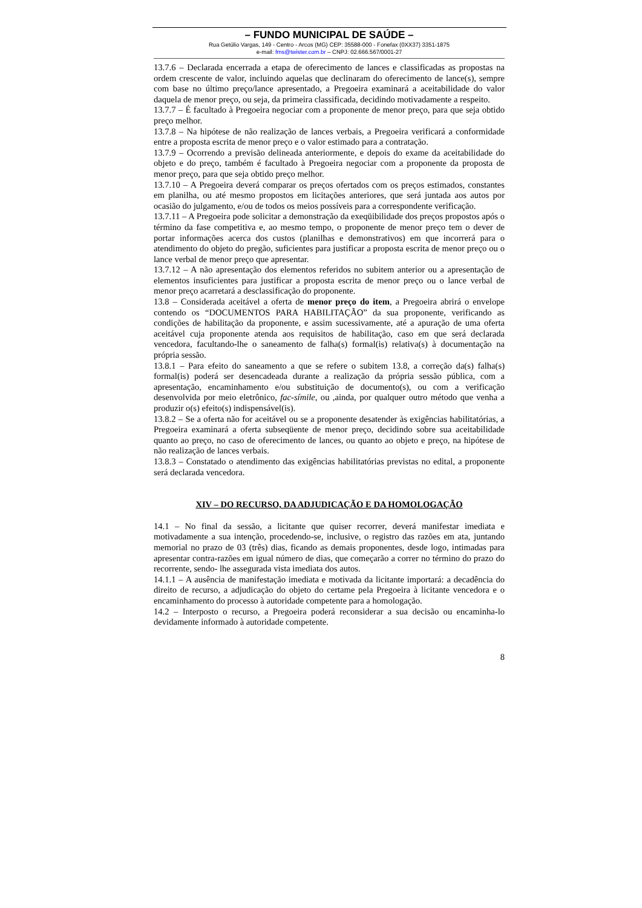– FUNDO MUNICIPAL DE SAÚDE –
Rua Getúlio Vargas, 149 - Centro - Arcos (MG) CEP: 35588-000 - Fonefax (0XX37) 3351-1875
e-mail: fms@twister.com.br – CNPJ: 02.666.567/0001-27
13.7.6 – Declarada encerrada a etapa de oferecimento de lances e classificadas as propostas na ordem crescente de valor, incluindo aquelas que declinaram do oferecimento de lance(s), sempre com base no último preço/lance apresentado, a Pregoeira examinará a aceitabilidade do valor daquela de menor preço, ou seja, da primeira classificada, decidindo motivadamente a respeito.
13.7.7 – É facultado à Pregoeira negociar com a proponente de menor preço, para que seja obtido preço melhor.
13.7.8 – Na hipótese de não realização de lances verbais, a Pregoeira verificará a conformidade entre a proposta escrita de menor preço e o valor estimado para a contratação.
13.7.9 – Ocorrendo a previsão delineada anteriormente, e depois do exame da aceitabilidade do objeto e do preço, também é facultado à Pregoeira negociar com a proponente da proposta de menor preço, para que seja obtido preço melhor.
13.7.10 – A Pregoeira deverá comparar os preços ofertados com os preços estimados, constantes em planilha, ou até mesmo propostos em licitações anteriores, que será juntada aos autos por ocasião do julgamento, e/ou de todos os meios possíveis para a correspondente verificação.
13.7.11 – A Pregoeira pode solicitar a demonstração da exeqüibilidade dos preços propostos após o término da fase competitiva e, ao mesmo tempo, o proponente de menor preço tem o dever de portar informações acerca dos custos (planilhas e demonstrativos) em que incorrerá para o atendimento do objeto do pregão, suficientes para justificar a proposta escrita de menor preço ou o lance verbal de menor preço que apresentar.
13.7.12 – A não apresentação dos elementos referidos no subitem anterior ou a apresentação de elementos insuficientes para justificar a proposta escrita de menor preço ou o lance verbal de menor preço acarretará a desclassificação do proponente.
13.8 – Considerada aceitável a oferta de menor preço do item, a Pregoeira abrirá o envelope contendo os “DOCUMENTOS PARA HABILITAÇÃO” da sua proponente, verificando as condições de habilitação da proponente, e assim sucessivamente, até a apuração de uma oferta aceitável cuja proponente atenda aos requisitos de habilitação, caso em que será declarada vencedora, facultando-lhe o saneamento de falha(s) formal(is) relativa(s) à documentação na própria sessão.
13.8.1 – Para efeito do saneamento a que se refere o subitem 13.8, a correção da(s) falha(s) formal(is) poderá ser desencadeada durante a realização da própria sessão pública, com a apresentação, encaminhamento e/ou substituição de documento(s), ou com a verificação desenvolvida por meio eletrônico, fac-símile, ou ,ainda, por qualquer outro método que venha a produzir o(s) efeito(s) indispensável(is).
13.8.2 – Se a oferta não for aceitável ou se a proponente desatender às exigências habilitatórias, a Pregoeira examinará a oferta subseqüente de menor preço, decidindo sobre sua aceitabilidade quanto ao preço, no caso de oferecimento de lances, ou quanto ao objeto e preço, na hipótese de não realização de lances verbais.
13.8.3 – Constatado o atendimento das exigências habilitatórias previstas no edital, a proponente será declarada vencedora.
XIV – DO RECURSO, DA ADJUDICAÇÃO E DA HOMOLOGAÇÃO
14.1 – No final da sessão, a licitante que quiser recorrer, deverá manifestar imediata e motivadamente a sua intenção, procedendo-se, inclusive, o registro das razões em ata, juntando memorial no prazo de 03 (três) dias, ficando as demais proponentes, desde logo, intimadas para apresentar contra-razões em igual número de dias, que começarão a correr no término do prazo do recorrente, sendo- lhe assegurada vista imediata dos autos.
14.1.1 – A ausência de manifestação imediata e motivada da licitante importará: a decadência do direito de recurso, a adjudicação do objeto do certame pela Pregoeira à licitante vencedora e o encaminhamento do processo à autoridade competente para a homologação.
14.2 – Interposto o recurso, a Pregoeira poderá reconsiderar a sua decisão ou encaminha-lo devidamente informado à autoridade competente.
8